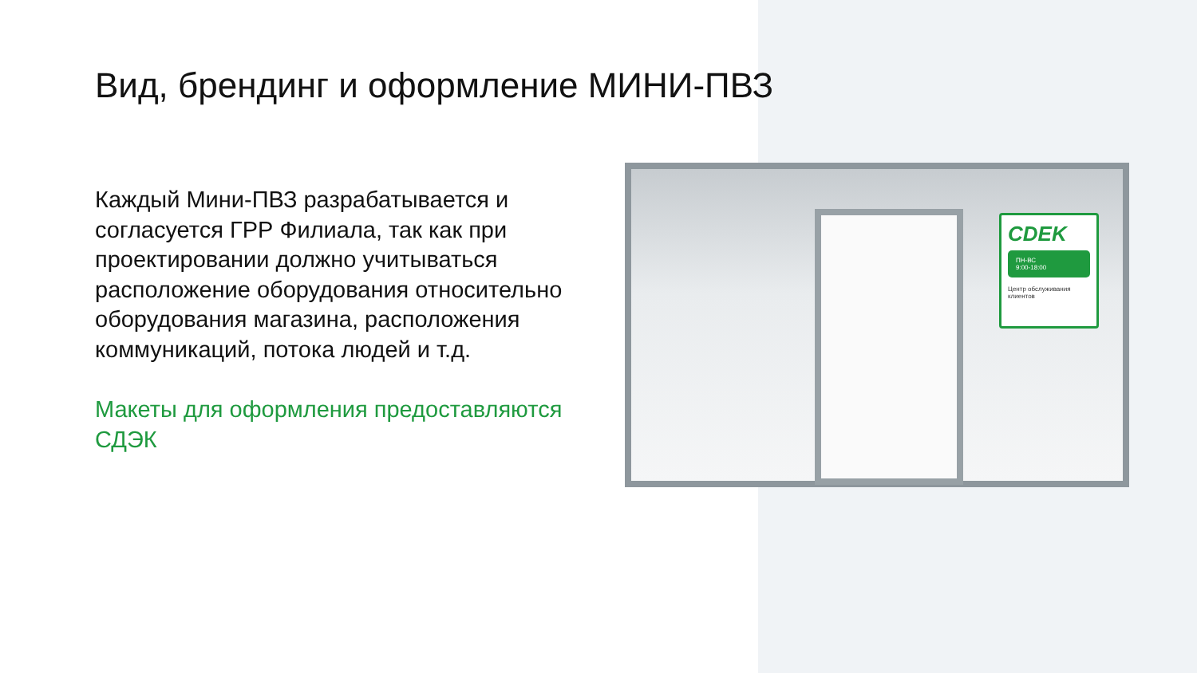Вид, брендинг и оформление МИНИ-ПВЗ
Каждый Мини-ПВЗ разрабатывается и согласуется ГРР Филиала, так как при проектировании должно учитываться расположение оборудования относительно оборудования магазина, расположения коммуникаций, потока людей и т.д.
Макеты для оформления предоставляются СДЭК
CDEK
ПН-ВС
9:00-18:00
Центр обслуживания клиентов